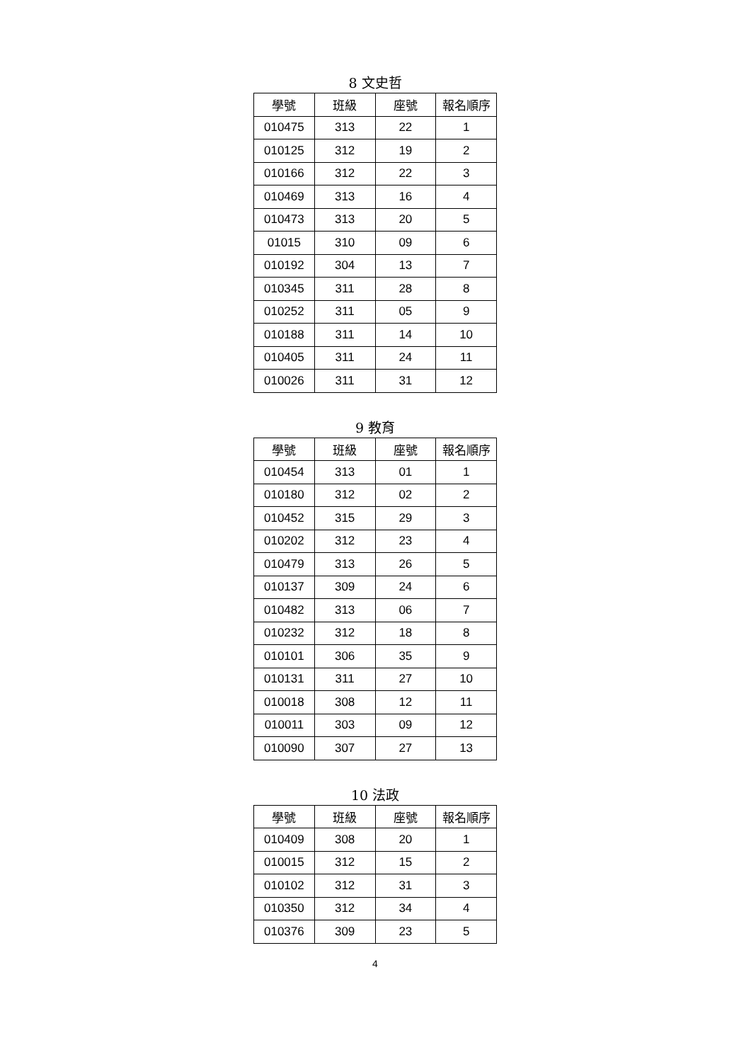8 文史哲
| 學號 | 班級 | 座號 | 報名順序 |
| --- | --- | --- | --- |
| 010475 | 313 | 22 | 1 |
| 010125 | 312 | 19 | 2 |
| 010166 | 312 | 22 | 3 |
| 010469 | 313 | 16 | 4 |
| 010473 | 313 | 20 | 5 |
| 01015 | 310 | 09 | 6 |
| 010192 | 304 | 13 | 7 |
| 010345 | 311 | 28 | 8 |
| 010252 | 311 | 05 | 9 |
| 010188 | 311 | 14 | 10 |
| 010405 | 311 | 24 | 11 |
| 010026 | 311 | 31 | 12 |
9 教育
| 學號 | 班級 | 座號 | 報名順序 |
| --- | --- | --- | --- |
| 010454 | 313 | 01 | 1 |
| 010180 | 312 | 02 | 2 |
| 010452 | 315 | 29 | 3 |
| 010202 | 312 | 23 | 4 |
| 010479 | 313 | 26 | 5 |
| 010137 | 309 | 24 | 6 |
| 010482 | 313 | 06 | 7 |
| 010232 | 312 | 18 | 8 |
| 010101 | 306 | 35 | 9 |
| 010131 | 311 | 27 | 10 |
| 010018 | 308 | 12 | 11 |
| 010011 | 303 | 09 | 12 |
| 010090 | 307 | 27 | 13 |
10 法政
| 學號 | 班級 | 座號 | 報名順序 |
| --- | --- | --- | --- |
| 010409 | 308 | 20 | 1 |
| 010015 | 312 | 15 | 2 |
| 010102 | 312 | 31 | 3 |
| 010350 | 312 | 34 | 4 |
| 010376 | 309 | 23 | 5 |
4